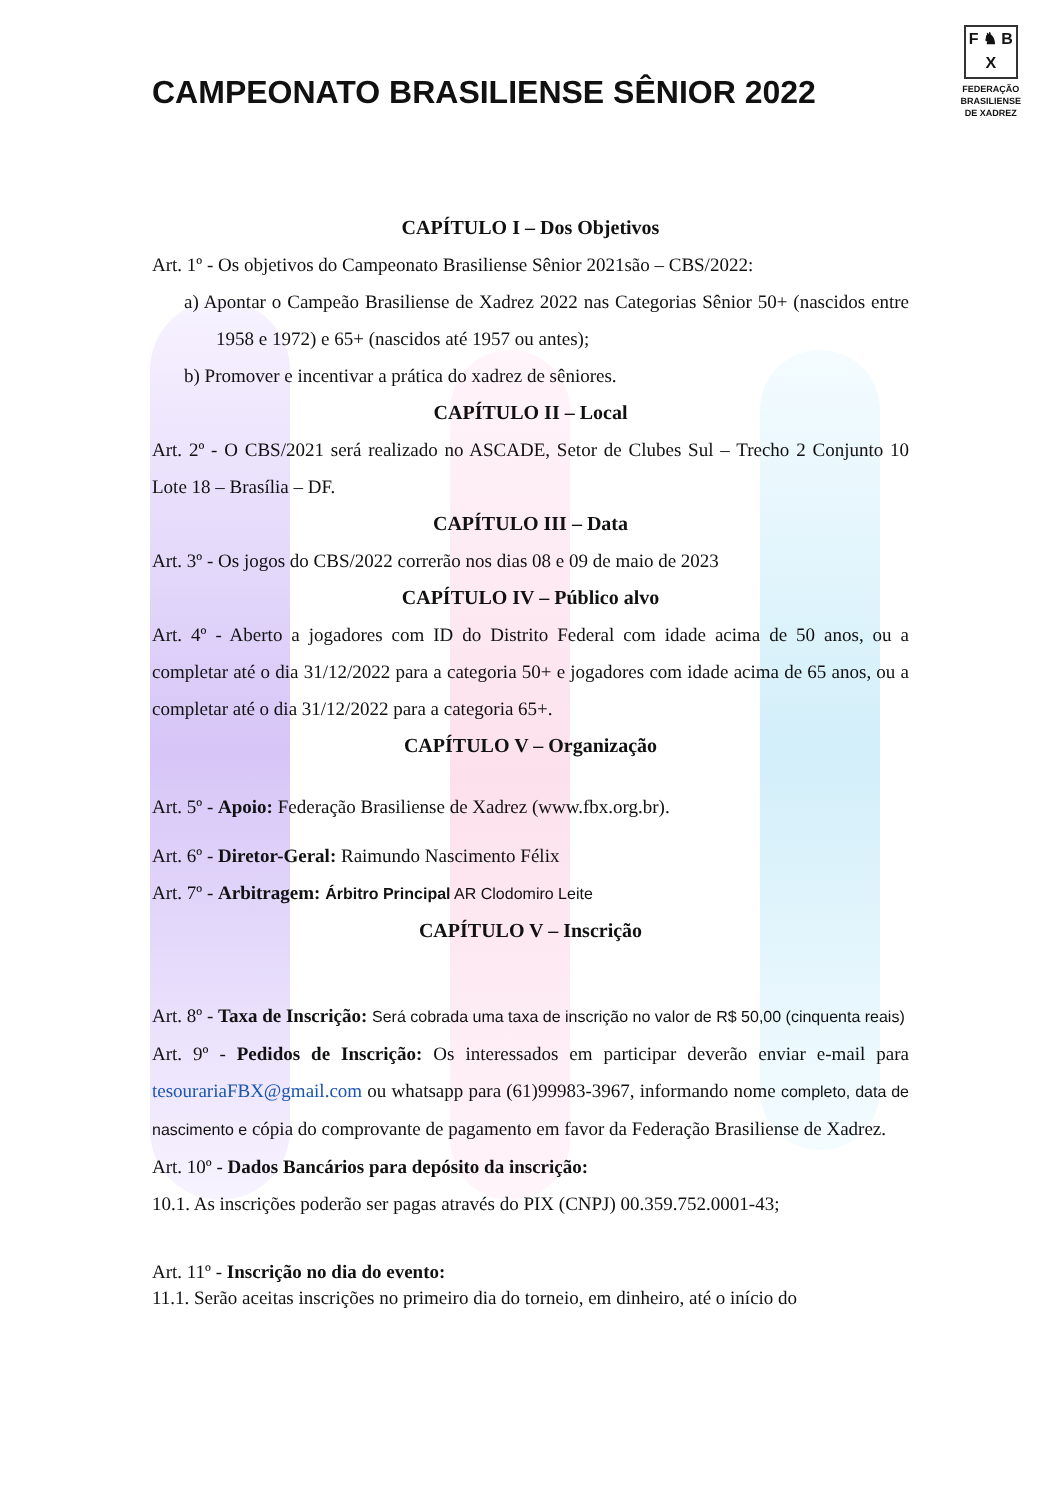CAMPEONATO BRASILIENSE SÊNIOR 2022
F ♞ B
X
FEDERAÇÃO
BRASILIENSE
DE XADREZ
CAPÍTULO I – Dos Objetivos
Art. 1º - Os objetivos do Campeonato Brasiliense Sênior 2021são – CBS/2022:
a) Apontar o Campeão Brasiliense de Xadrez 2022 nas Categorias Sênior 50+ (nascidos entre 1958 e 1972) e 65+ (nascidos até 1957 ou antes);
b) Promover e incentivar a prática do xadrez de sêniores.
CAPÍTULO II – Local
Art. 2º - O CBS/2021 será realizado no ASCADE, Setor de Clubes Sul – Trecho 2 Conjunto 10 Lote 18 – Brasília – DF.
CAPÍTULO III – Data
Art. 3º - Os jogos do CBS/2022 correrão nos dias 08 e 09 de maio de 2023
CAPÍTULO IV – Público alvo
Art. 4º - Aberto a jogadores com ID do Distrito Federal com idade acima de 50 anos, ou a completar até o dia 31/12/2022 para a categoria 50+ e jogadores com idade acima de 65 anos, ou a completar até o dia 31/12/2022 para a categoria 65+.
CAPÍTULO V – Organização
Art. 5º - Apoio: Federação Brasiliense de Xadrez (www.fbx.org.br).
Art. 6º - Diretor-Geral: Raimundo Nascimento Félix
Art. 7º - Arbitragem: Árbitro Principal AR Clodomiro Leite
CAPÍTULO V – Inscrição
Art. 8º - Taxa de Inscrição: Será cobrada uma taxa de inscrição no valor de R$ 50,00 (cinquenta reais)
Art. 9º - Pedidos de Inscrição: Os interessados em participar deverão enviar e-mail para tesourariaFBX@gmail.com ou whatsapp para (61)99983-3967, informando nome completo, data de nascimento e cópia do comprovante de pagamento em favor da Federação Brasiliense de Xadrez.
Art. 10º - Dados Bancários para depósito da inscrição:
10.1. As inscrições poderão ser pagas através do PIX (CNPJ) 00.359.752.0001-43;
Art. 11º - Inscrição no dia do evento:
11.1. Serão aceitas inscrições no primeiro dia do torneio, em dinheiro, até o início do